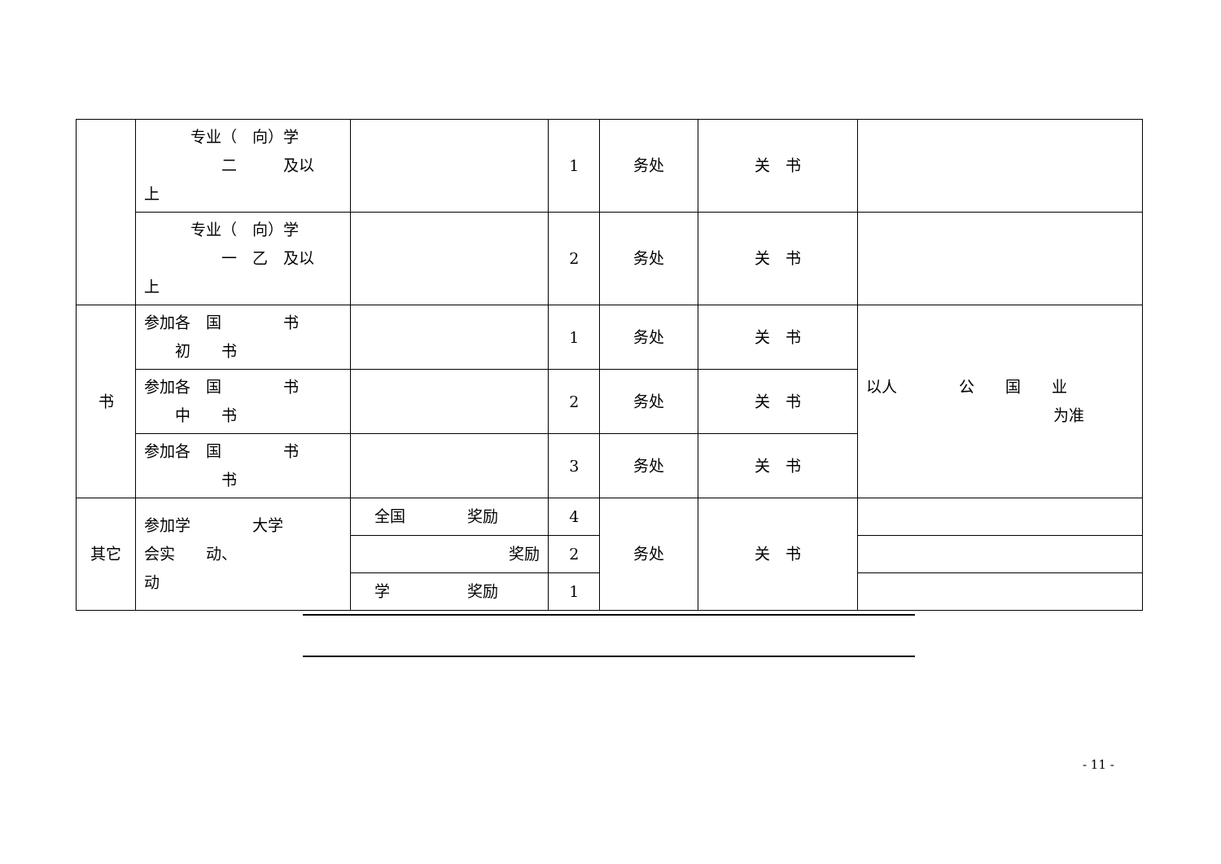| | 专业（ 向）学 二 及以 上 | | 1 | 务处 | 关 书 | |
| | 专业（ 向）学 一 乙 及以 上 | | 2 | 务处 | 关 书 | |
| 书 | 参加各 国 书 初 书 | | 1 | 务处 | 关 书 | 以人 公 国 业 为准 |
| | 参加各 国 书 中 书 | | 2 | 务处 | 关 书 | |
| | 参加各 国 书 书 | | 3 | 务处 | 关 书 | |
| 其它 | 参加学 大学 会实 动、 动 | 全国 奖励 | 4 | 务处 | 关 书 | |
| | | 奖励 | 2 | | | |
| | | 学 奖励 | 1 | | | |
- 11 -